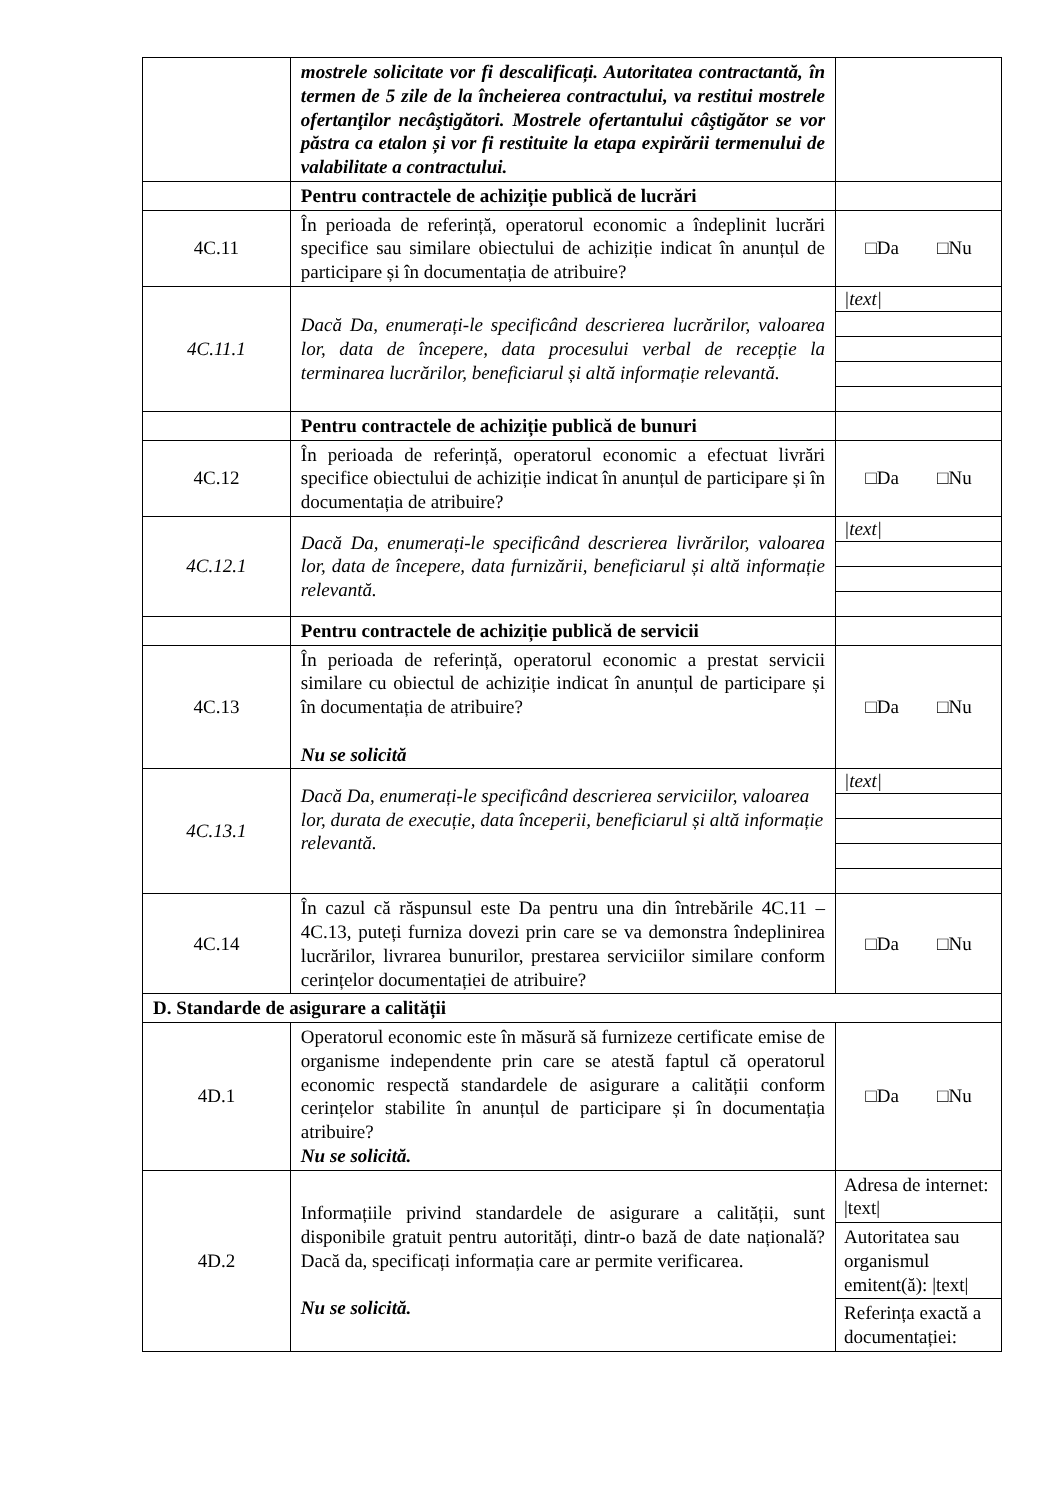| | mostrele solicitate vor fi descalificați. Autoritatea contractantă, în termen de 5 zile de la încheierea contractului, va restitui mostrele ofertanţilor necâştigători. Mostrele ofertantului câştigător se vor păstra ca etalon și vor fi restituite la etapa expirării termenului de valabilitate a contractului. | |
| | Pentru contractele de achiziție publică de lucrări | |
| 4C.11 | În perioada de referință, operatorul economic a îndeplinit lucrări specifice sau similare obiectului de achiziție indicat în anunțul de participare și în documentația de atribuire? | □Da □Nu |
| 4C.11.1 | Dacă Da, enumerați-le specificând descrierea lucrărilor, valoarea lor, data de începere, data procesului verbal de recepție la terminarea lucrărilor, beneficiarul și altă informație relevantă. | /text/ |
| | Pentru contractele de achiziție publică de bunuri | |
| 4C.12 | În perioada de referință, operatorul economic a efectuat livrări specifice obiectului de achiziție indicat în anunțul de participare și în documentația de atribuire? | □Da □Nu |
| 4C.12.1 | Dacă Da, enumerați-le specificând descrierea livrărilor, valoarea lor, data de începere, data furnizării, beneficiarul și altă informație relevantă. | /text/ |
| | Pentru contractele de achiziție publică de servicii | |
| 4C.13 | În perioada de referință, operatorul economic a prestat servicii similare cu obiectul de achiziție indicat în anunțul de participare și în documentația de atribuire? Nu se solicită | □Da □Nu |
| 4C.13.1 | Dacă Da, enumerați-le specificând descrierea serviciilor, valoarea lor, durata de execuție, data începerii, beneficiarul și altă informație relevantă. | /text/ |
| 4C.14 | În cazul că răspunsul este Da pentru una din întrebările 4C.11 – 4C.13, puteți furniza dovezi prin care se va demonstra îndeplinirea lucrărilor, livrarea bunurilor, prestarea serviciilor similare conform cerințelor documentației de atribuire? | □Da □Nu |
| D. Standarde de asigurare a calității | | |
| 4D.1 | Operatorul economic este în măsură să furnizeze certificate emise de organisme independente prin care se atestă faptul că operatorul economic respectă standardele de asigurare a calității conform cerințelor stabilite în anunțul de participare și în documentația atribuire? Nu se solicită. | □Da □Nu |
| 4D.2 | Informațiile privind standardele de asigurare a calității, sunt disponibile gratuit pentru autorități, dintr-o bază de date națională? Dacă da, specificați informația care ar permite verificarea. Nu se solicită. | Adresa de internet: /text/ Autoritatea sau organismul emitent(ă): /text/ Referința exactă a documentației: |